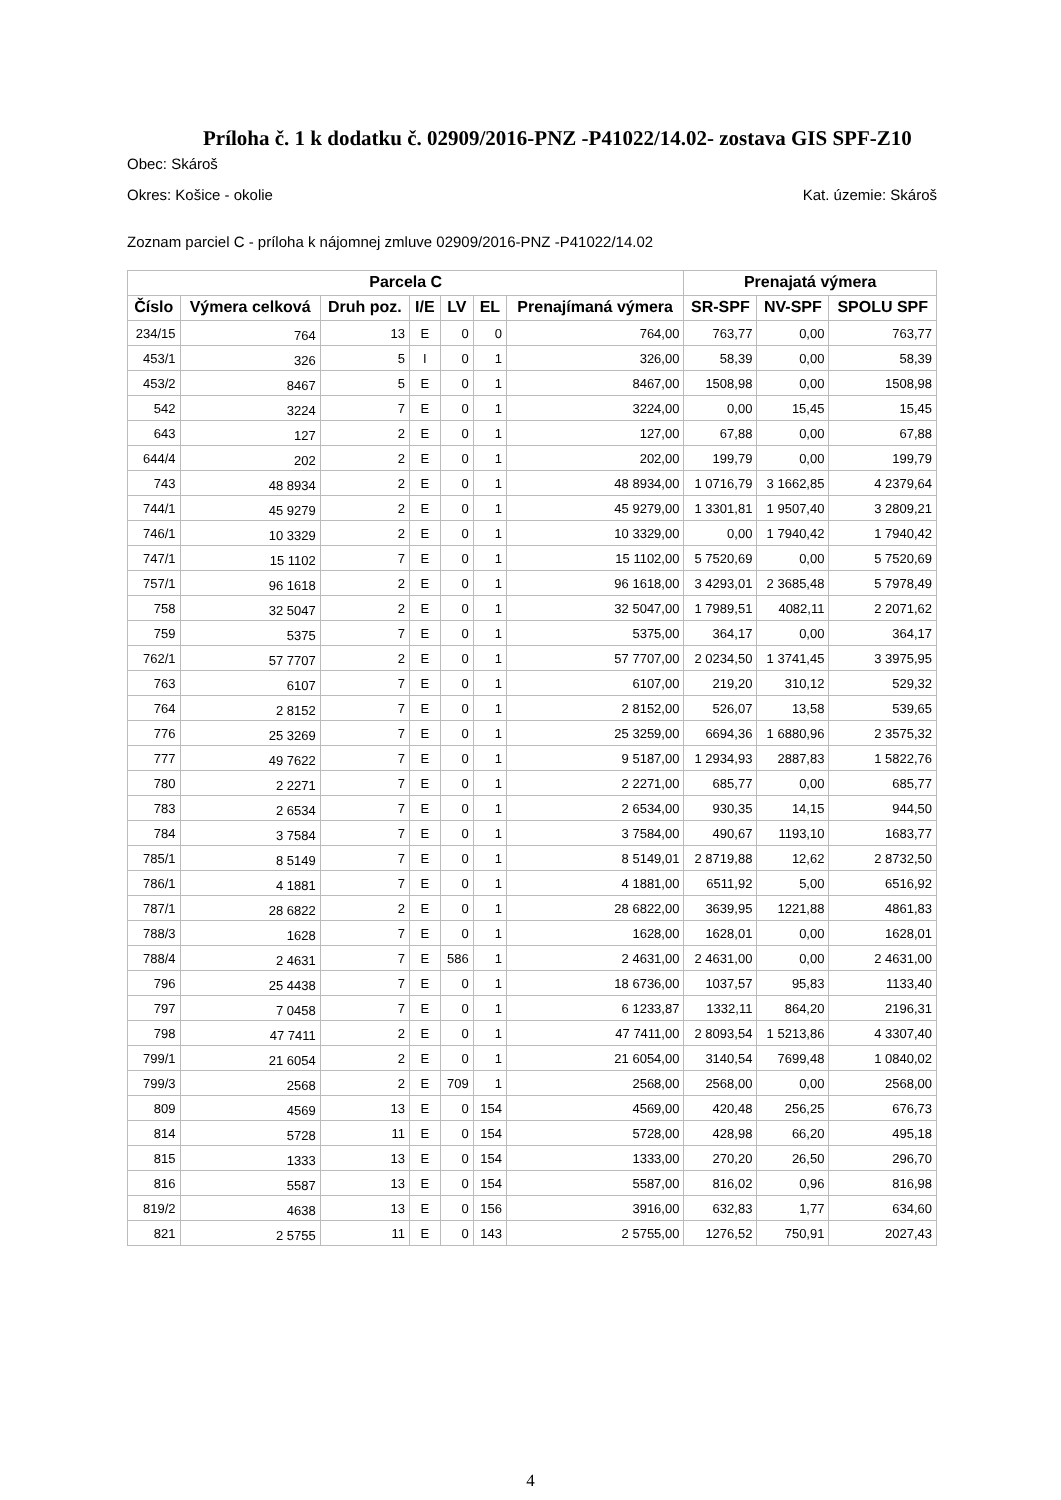Príloha č. 1 k dodatku č. 02909/2016-PNZ -P41022/14.02- zostava GIS SPF-Z10
Obec: Skároš
Okres: Košice - okolie Kat. územie: Skároš
Zoznam parciel C - príloha k nájomnej zmluve 02909/2016-PNZ -P41022/14.02
| Parcela C | | | | | | | Prenajatá výmera | | |
| --- | --- | --- | --- | --- | --- | --- | --- | --- | --- |
| Číslo | Výmera celková | Druh poz. | I/E | LV | EL | Prenajímaná výmera | SR-SPF | NV-SPF | SPOLU SPF |
| 234/15 | 764 | 13 | E | 0 | 0 | 764,00 | 763,77 | 0,00 | 763,77 |
| 453/1 | 326 | 5 | I | 0 | 1 | 326,00 | 58,39 | 0,00 | 58,39 |
| 453/2 | 8467 | 5 | E | 0 | 1 | 8467,00 | 1508,98 | 0,00 | 1508,98 |
| 542 | 3224 | 7 | E | 0 | 1 | 3224,00 | 0,00 | 15,45 | 15,45 |
| 643 | 127 | 2 | E | 0 | 1 | 127,00 | 67,88 | 0,00 | 67,88 |
| 644/4 | 202 | 2 | E | 0 | 1 | 202,00 | 199,79 | 0,00 | 199,79 |
| 743 | 48 8934 | 2 | E | 0 | 1 | 48 8934,00 | 1 0716,79 | 3 1662,85 | 4 2379,64 |
| 744/1 | 45 9279 | 2 | E | 0 | 1 | 45 9279,00 | 1 3301,81 | 1 9507,40 | 3 2809,21 |
| 746/1 | 10 3329 | 2 | E | 0 | 1 | 10 3329,00 | 0,00 | 1 7940,42 | 1 7940,42 |
| 747/1 | 15 1102 | 7 | E | 0 | 1 | 15 1102,00 | 5 7520,69 | 0,00 | 5 7520,69 |
| 757/1 | 96 1618 | 2 | E | 0 | 1 | 96 1618,00 | 3 4293,01 | 2 3685,48 | 5 7978,49 |
| 758 | 32 5047 | 2 | E | 0 | 1 | 32 5047,00 | 1 7989,51 | 4082,11 | 2 2071,62 |
| 759 | 5375 | 7 | E | 0 | 1 | 5375,00 | 364,17 | 0,00 | 364,17 |
| 762/1 | 57 7707 | 2 | E | 0 | 1 | 57 7707,00 | 2 0234,50 | 1 3741,45 | 3 3975,95 |
| 763 | 6107 | 7 | E | 0 | 1 | 6107,00 | 219,20 | 310,12 | 529,32 |
| 764 | 2 8152 | 7 | E | 0 | 1 | 2 8152,00 | 526,07 | 13,58 | 539,65 |
| 776 | 25 3269 | 7 | E | 0 | 1 | 25 3259,00 | 6694,36 | 1 6880,96 | 2 3575,32 |
| 777 | 49 7622 | 7 | E | 0 | 1 | 9 5187,00 | 1 2934,93 | 2887,83 | 1 5822,76 |
| 780 | 2 2271 | 7 | E | 0 | 1 | 2 2271,00 | 685,77 | 0,00 | 685,77 |
| 783 | 2 6534 | 7 | E | 0 | 1 | 2 6534,00 | 930,35 | 14,15 | 944,50 |
| 784 | 3 7584 | 7 | E | 0 | 1 | 3 7584,00 | 490,67 | 1193,10 | 1683,77 |
| 785/1 | 8 5149 | 7 | E | 0 | 1 | 8 5149,01 | 2 8719,88 | 12,62 | 2 8732,50 |
| 786/1 | 4 1881 | 7 | E | 0 | 1 | 4 1881,00 | 6511,92 | 5,00 | 6516,92 |
| 787/1 | 28 6822 | 2 | E | 0 | 1 | 28 6822,00 | 3639,95 | 1221,88 | 4861,83 |
| 788/3 | 1628 | 7 | E | 0 | 1 | 1628,00 | 1628,01 | 0,00 | 1628,01 |
| 788/4 | 2 4631 | 7 | E | 586 | 1 | 2 4631,00 | 2 4631,00 | 0,00 | 2 4631,00 |
| 796 | 25 4438 | 7 | E | 0 | 1 | 18 6736,00 | 1037,57 | 95,83 | 1133,40 |
| 797 | 7 0458 | 7 | E | 0 | 1 | 6 1233,87 | 1332,11 | 864,20 | 2196,31 |
| 798 | 47 7411 | 2 | E | 0 | 1 | 47 7411,00 | 2 8093,54 | 1 5213,86 | 4 3307,40 |
| 799/1 | 21 6054 | 2 | E | 0 | 1 | 21 6054,00 | 3140,54 | 7699,48 | 1 0840,02 |
| 799/3 | 2568 | 2 | E | 709 | 1 | 2568,00 | 2568,00 | 0,00 | 2568,00 |
| 809 | 4569 | 13 | E | 0 | 154 | 4569,00 | 420,48 | 256,25 | 676,73 |
| 814 | 5728 | 11 | E | 0 | 154 | 5728,00 | 428,98 | 66,20 | 495,18 |
| 815 | 1333 | 13 | E | 0 | 154 | 1333,00 | 270,20 | 26,50 | 296,70 |
| 816 | 5587 | 13 | E | 0 | 154 | 5587,00 | 816,02 | 0,96 | 816,98 |
| 819/2 | 4638 | 13 | E | 0 | 156 | 3916,00 | 632,83 | 1,77 | 634,60 |
| 821 | 2 5755 | 11 | E | 0 | 143 | 2 5755,00 | 1276,52 | 750,91 | 2027,43 |
4